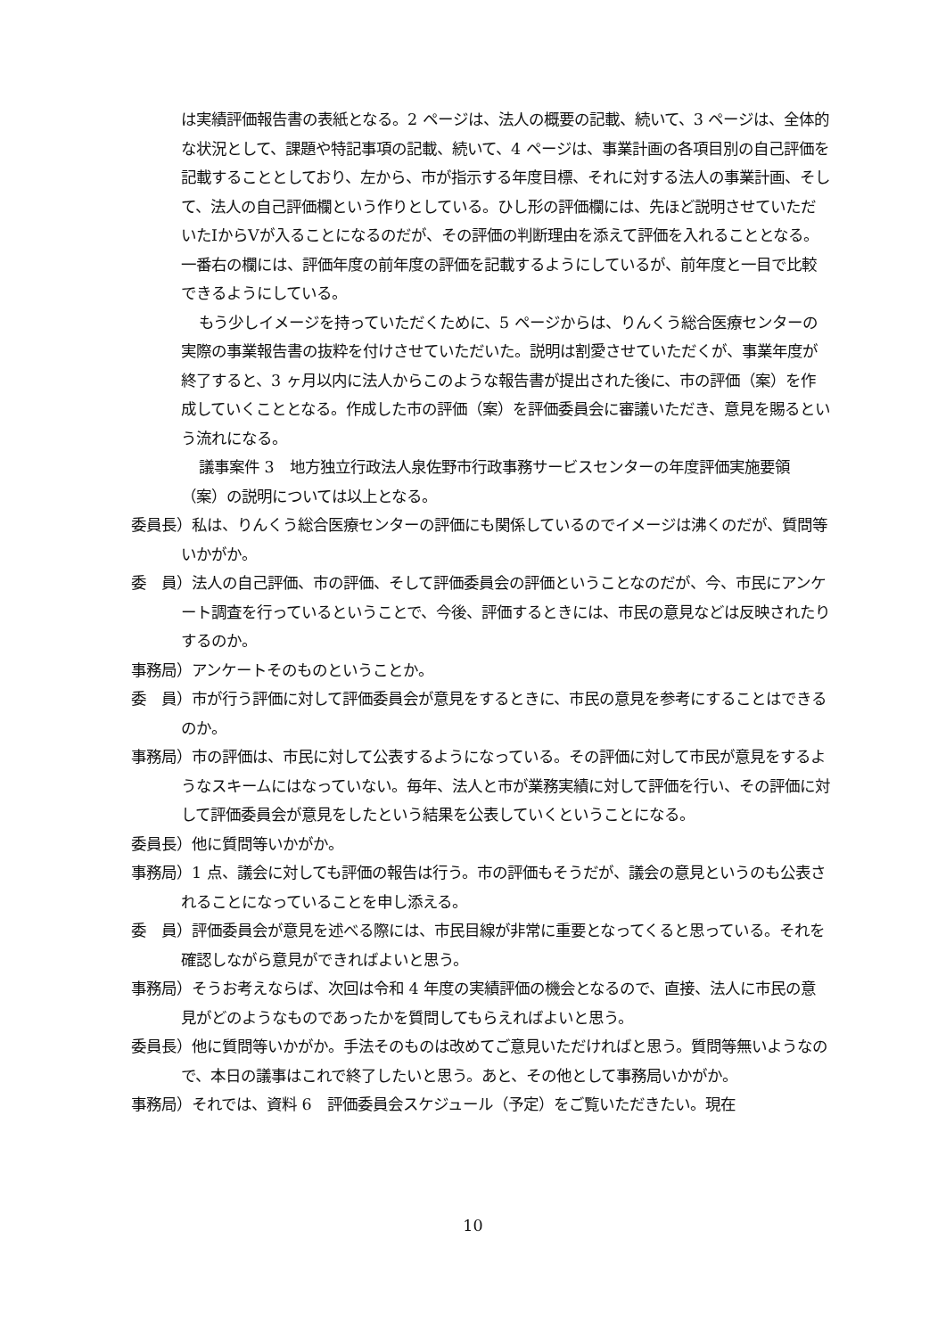は実績評価報告書の表紙となる。2 ページは、法人の概要の記載、続いて、3 ページは、全体的な状況として、課題や特記事項の記載、続いて、4 ページは、事業計画の各項目別の自己評価を記載することとしており、左から、市が指示する年度目標、それに対する法人の事業計画、そして、法人の自己評価欄という作りとしている。ひし形の評価欄には、先ほど説明させていただいたⅠからⅤが入ることになるのだが、その評価の判断理由を添えて評価を入れることとなる。一番右の欄には、評価年度の前年度の評価を記載するようにしているが、前年度と一目で比較できるようにしている。
もう少しイメージを持っていただくために、5 ページからは、りんくう総合医療センターの実際の事業報告書の抜粋を付けさせていただいた。説明は割愛させていただくが、事業年度が終了すると、3 ヶ月以内に法人からこのような報告書が提出された後に、市の評価（案）を作成していくこととなる。作成した市の評価（案）を評価委員会に審議いただき、意見を賜るという流れになる。
議事案件 3　地方独立行政法人泉佐野市行政事務サービスセンターの年度評価実施要領（案）の説明については以上となる。
委員長）私は、りんくう総合医療センターの評価にも関係しているのでイメージは沸くのだが、質問等いかがか。
委　員）法人の自己評価、市の評価、そして評価委員会の評価ということなのだが、今、市民にアンケート調査を行っているということで、今後、評価するときには、市民の意見などは反映されたりするのか。
事務局）アンケートそのものということか。
委　員）市が行う評価に対して評価委員会が意見をするときに、市民の意見を参考にすることはできるのか。
事務局）市の評価は、市民に対して公表するようになっている。その評価に対して市民が意見をするようなスキームにはなっていない。毎年、法人と市が業務実績に対して評価を行い、その評価に対して評価委員会が意見をしたという結果を公表していくということになる。
委員長）他に質問等いかがか。
事務局）1 点、議会に対しても評価の報告は行う。市の評価もそうだが、議会の意見というのも公表されることになっていることを申し添える。
委　員）評価委員会が意見を述べる際には、市民目線が非常に重要となってくると思っている。それを確認しながら意見ができればよいと思う。
事務局）そうお考えならば、次回は令和 4 年度の実績評価の機会となるので、直接、法人に市民の意見がどのようなものであったかを質問してもらえればよいと思う。
委員長）他に質問等いかがか。手法そのものは改めてご意見いただければと思う。質問等無いようなので、本日の議事はこれで終了したいと思う。あと、その他として事務局いかがか。
事務局）それでは、資料 6　評価委員会スケジュール（予定）をご覧いただきたい。現在
10